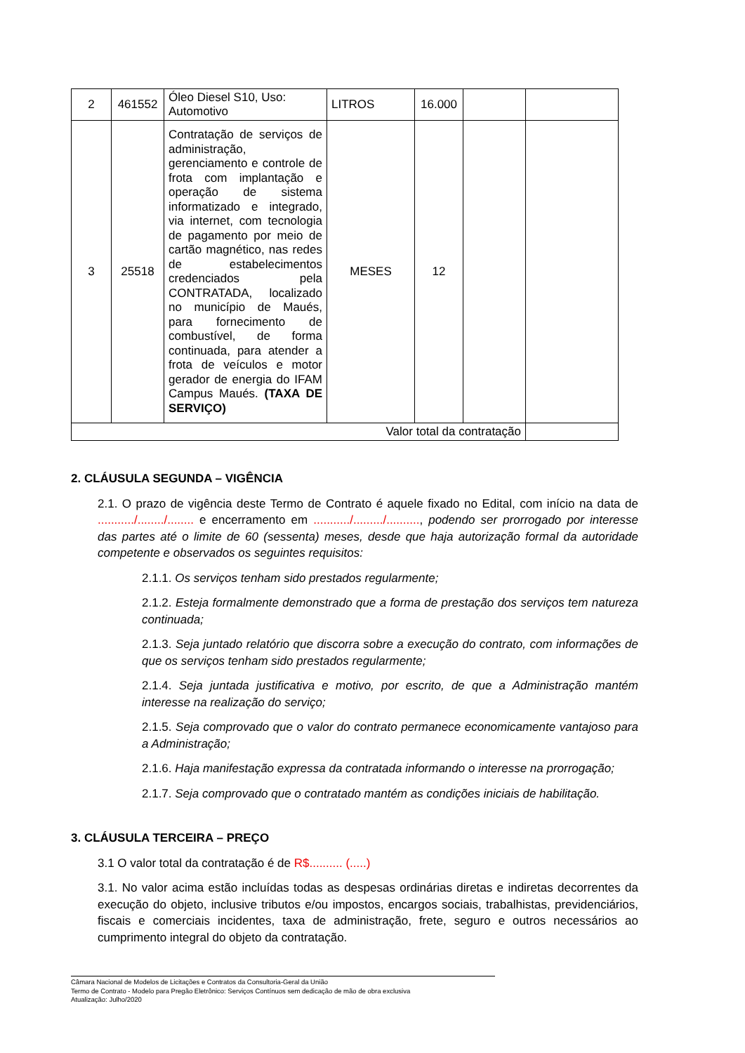| 2 | 461552 | Óleo Diesel S10, Uso: Automotivo | LITROS | 16.000 | | |
| 3 | 25518 | Contratação de serviços de administração, gerenciamento e controle de frota com implantação e operação de sistema informatizado e integrado, via internet, com tecnologia de pagamento por meio de cartão magnético, nas redes de estabelecimentos credenciados pela CONTRATADA, localizado no município de Maués, para fornecimento de combustível, de forma continuada, para atender a frota de veículos e motor gerador de energia do IFAM Campus Maués. (TAXA DE SERVIÇO) | MESES | 12 | | |
| Valor total da contratação | | | | | | |
2. CLÁUSULA SEGUNDA – VIGÊNCIA
2.1. O prazo de vigência deste Termo de Contrato é aquele fixado no Edital, com início na data de .........../......../........ e encerramento em .........../........./.........., podendo ser prorrogado por interesse das partes até o limite de 60 (sessenta) meses, desde que haja autorização formal da autoridade competente e observados os seguintes requisitos:
2.1.1. Os serviços tenham sido prestados regularmente;
2.1.2. Esteja formalmente demonstrado que a forma de prestação dos serviços tem natureza continuada;
2.1.3. Seja juntado relatório que discorra sobre a execução do contrato, com informações de que os serviços tenham sido prestados regularmente;
2.1.4. Seja juntada justificativa e motivo, por escrito, de que a Administração mantém interesse na realização do serviço;
2.1.5. Seja comprovado que o valor do contrato permanece economicamente vantajoso para a Administração;
2.1.6. Haja manifestação expressa da contratada informando o interesse na prorrogação;
2.1.7. Seja comprovado que o contratado mantém as condições iniciais de habilitação.
3. CLÁUSULA TERCEIRA – PREÇO
3.1 O valor total da contratação é de R$.......... (.....)
3.1. No valor acima estão incluídas todas as despesas ordinárias diretas e indiretas decorrentes da execução do objeto, inclusive tributos e/ou impostos, encargos sociais, trabalhistas, previdenciários, fiscais e comerciais incidentes, taxa de administração, frete, seguro e outros necessários ao cumprimento integral do objeto da contratação.
Câmara Nacional de Modelos de Licitações e Contratos da Consultoria-Geral da União
Termo de Contrato - Modelo para Pregão Eletrônico: Serviços Contínuos sem dedicação de mão de obra exclusiva
Atualização: Julho/2020